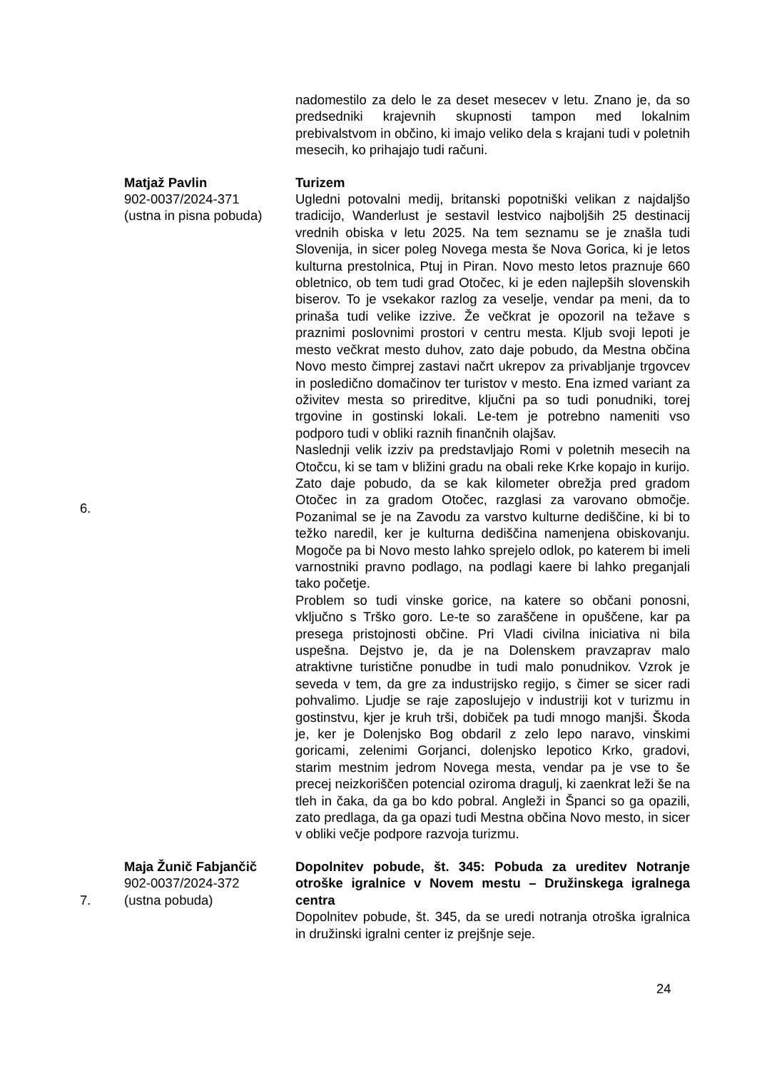| | | nadomestilo za delo le za deset mesecev v letu. Znano je, da so predsedniki krajevnih skupnosti tampon med lokalnim prebivalstvom in občino, ki imajo veliko dela s krajani tudi v poletnih mesecih, ko prihajajo tudi računi. |
| 6. | Matjaž Pavlin 902-0037/2024-371 (ustna in pisna pobuda) | Turizem Ugledni potovalni medij, britanski popotniški velikan z najdaljšo tradicijo, Wanderlust je sestavil lestvico najboljših 25 destinacij vrednih obiska v letu 2025. Na tem seznamu se je znašla tudi Slovenija, in sicer poleg Novega mesta še Nova Gorica, ki je letos kulturna prestolnica, Ptuj in Piran. Novo mesto letos praznuje 660 obletnico, ob tem tudi grad Otočec, ki je eden najlepših slovenskih biserov. To je vsekakor razlog za veselje, vendar pa meni, da to prinaša tudi velike izzive. Že večkrat je opozoril na težave s praznimi poslovnimi prostori v centru mesta. Kljub svoji lepoti je mesto večkrat mesto duhov, zato daje pobudo, da Mestna občina Novo mesto čimprej zastavi načrt ukrepov za privabljanje trgovcev in posledično domačinov ter turistov v mesto. Ena izmed variant za oživitev mesta so prireditve, ključni pa so tudi ponudniki, torej trgovine in gostinski lokali. Le-tem je potrebno nameniti vso podporo tudi v obliki raznih finančnih olajšav. Naslednji velik izziv pa predstavljajo Romi v poletnih mesecih na Otočcu, ki se tam v bližini gradu na obali reke Krke kopajo in kurijo. Zato daje pobudo, da se kak kilometer obrežja pred gradom Otočec in za gradom Otočec, razglasi za varovano območje. Pozanimal se je na Zavodu za varstvo kulturne dediščine, ki bi to težko naredil, ker je kulturna dediščina namenjena obiskovanju. Mogoče pa bi Novo mesto lahko sprejelo odlok, po katerem bi imeli varnostniki pravno podlago, na podlagi kaere bi lahko preganjali tako početje. Problem so tudi vinske gorice, na katere so občani ponosni, vključno s Trško goro. Le-te so zaraščene in opuščene, kar pa presega pristojnosti občine. Pri Vladi civilna iniciativa ni bila uspešna. Dejstvo je, da je na Dolenskem pravzaprav malo atraktivne turistične ponudbe in tudi malo ponudnikov. Vzrok je seveda v tem, da gre za industrijsko regijo, s čimer se sicer radi pohvalimo. Ljudje se raje zaposlujejo v industriji kot v turizmu in gostinstvu, kjer je kruh trši, dobiček pa tudi mnogo manjši. Škoda je, ker je Dolenjsko Bog obdaril z zelo lepo naravo, vinskimi goricami, zelenimi Gorjanci, dolenjsko lepotico Krko, gradovi, starim mestnim jedrom Novega mesta, vendar pa je vse to še precej neizkoriščen potencial oziroma dragulj, ki zaenkrat leži še na tleh in čaka, da ga bo kdo pobral. Angleži in Španci so ga opazili, zato predlaga, da ga opazi tudi Mestna občina Novo mesto, in sicer v obliki večje podpore razvoja turizmu. |
| 7. | Maja Žunič Fabjančič 902-0037/2024-372 (ustna pobuda) | Dopolnitev pobude, št. 345: Pobuda za ureditev Notranje otroške igralnice v Novem mestu – Družinskega igralnega centra Dopolnitev pobude, št. 345, da se uredi notranja otroška igralnica in družinski igralni center iz prejšnje seje. |
24